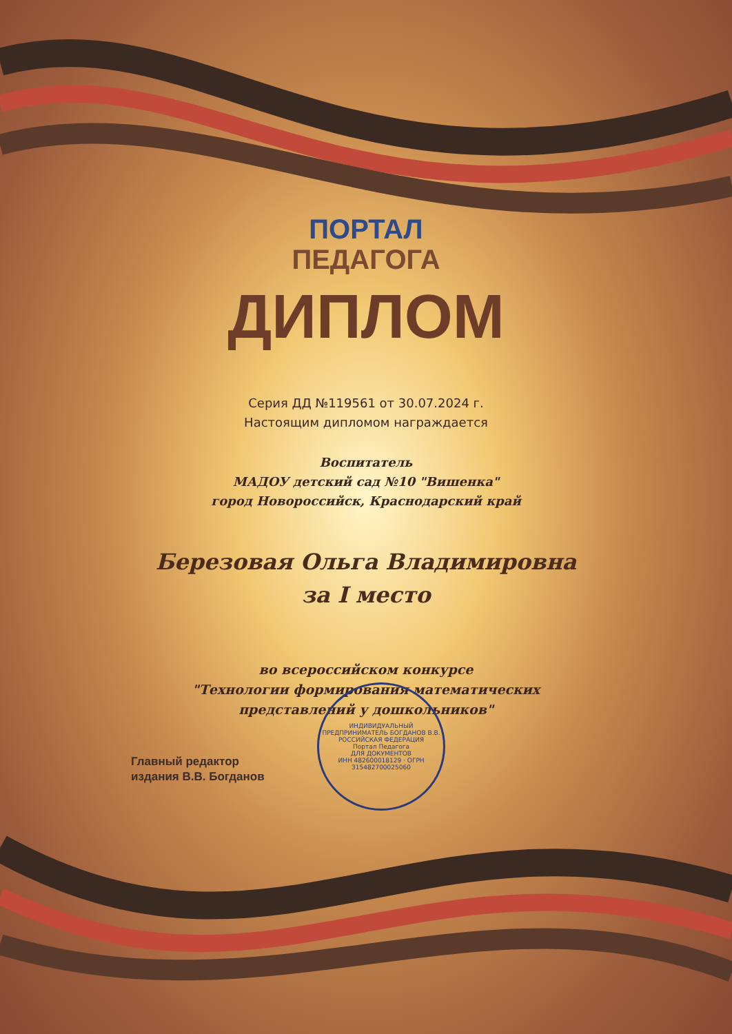ПОРТАЛ
ПЕДАГОГА
ДИПЛОМ
Серия ДД №119561 от 30.07.2024 г.
Настоящим дипломом награждается
Воспитатель
МАДОУ детский сад №10 "Вишенка"
город Новороссийск, Краснодарский край
Березовая Ольга Владимировна
за I место
во всероссийском конкурсе
"Технологии формирования математических
представлений у дошкольников"
Главный редактор
издания В.В. Богданов
ИНДИВИДУАЛЬНЫЙ ПРЕДПРИНИМАТЕЛЬ БОГДАНОВ В.В.
РОССИЙСКАЯ ФЕДЕРАЦИЯ
Портал Педагога
ДЛЯ ДОКУМЕНТОВ
ИНН 482600018129 · ОГРН 315482700025060